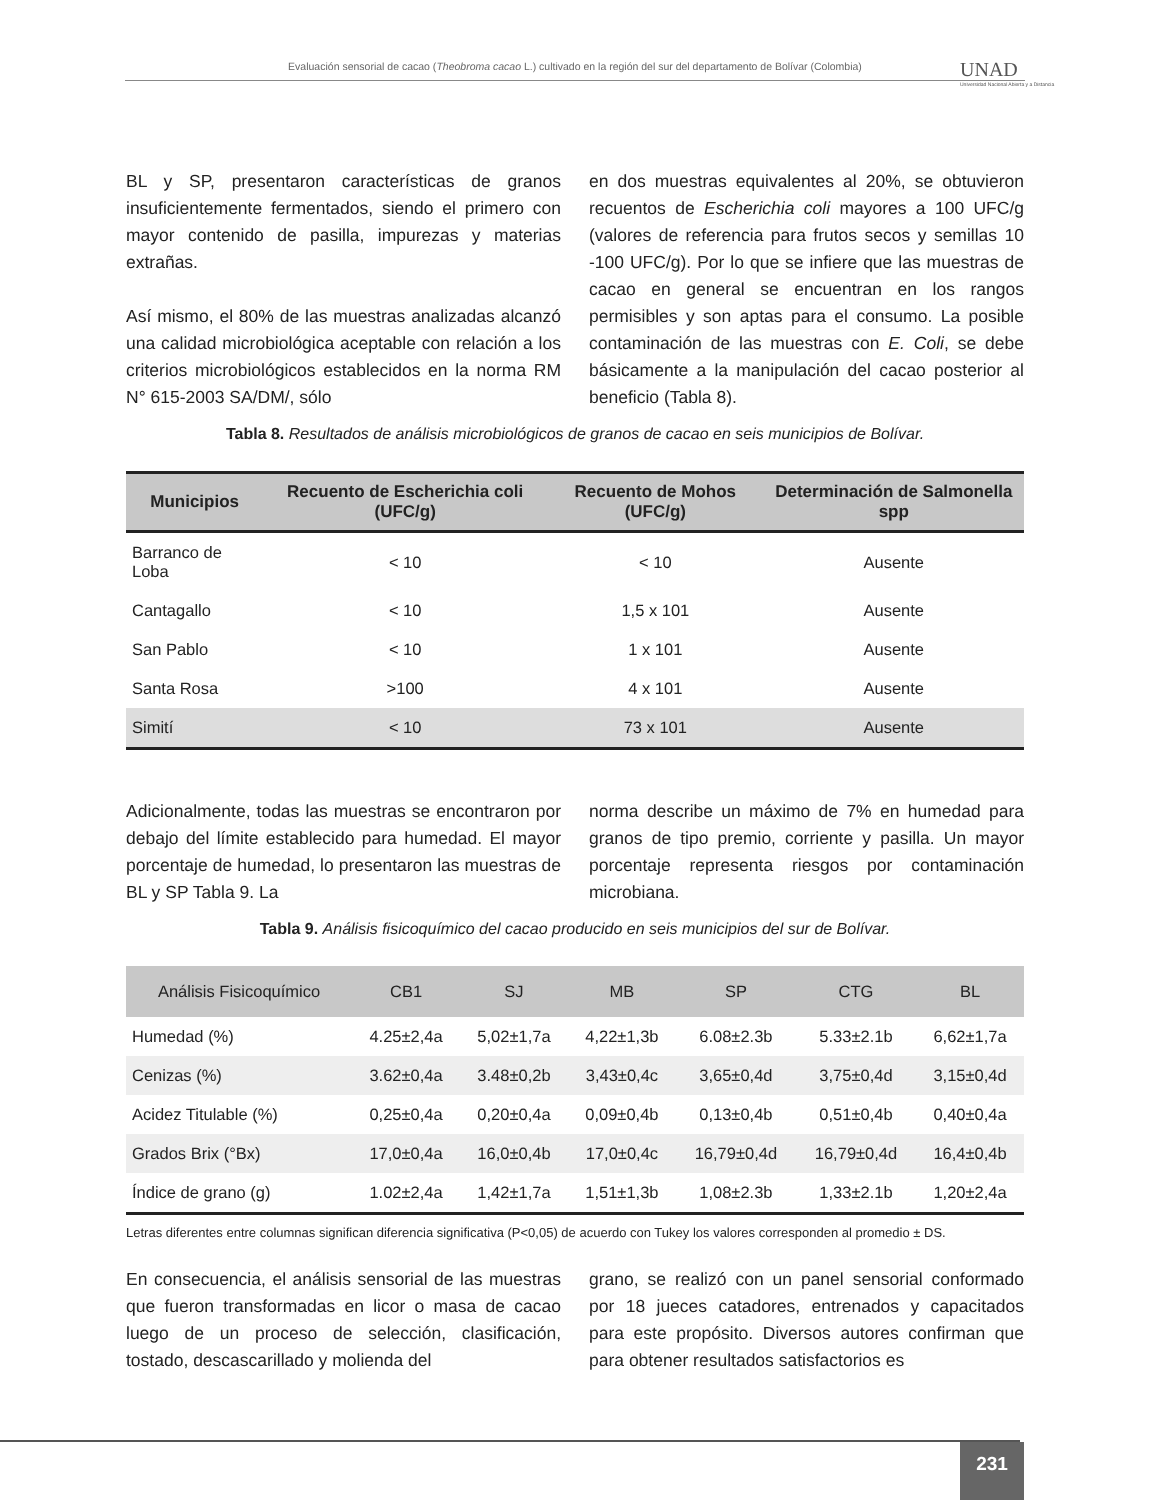Evaluación sensorial de cacao (Theobroma cacao L.) cultivado en la región del sur del departamento de Bolívar (Colombia)
UNAD
Universidad Nacional Abierta y a Distancia
BL y SP, presentaron características de granos insuficientemente fermentados, siendo el primero con mayor contenido de pasilla, impurezas y materias extrañas.
Así mismo, el 80% de las muestras analizadas alcanzó una calidad microbiológica aceptable con relación a los criterios microbiológicos establecidos en la norma RM N° 615-2003 SA/DM/, sólo
en dos muestras equivalentes al 20%, se obtuvieron recuentos de Escherichia coli mayores a 100 UFC/g (valores de referencia para frutos secos y semillas 10 -100 UFC/g). Por lo que se infiere que las muestras de cacao en general se encuentran en los rangos permisibles y son aptas para el consumo. La posible contaminación de las muestras con E. Coli, se debe básicamente a la manipulación del cacao posterior al beneficio (Tabla 8).
Tabla 8. Resultados de análisis microbiológicos de granos de cacao en seis municipios de Bolívar.
| Municipios | Recuento de Escherichia coli (UFC/g) | Recuento de Mohos (UFC/g) | Determinación de Salmonella spp |
| --- | --- | --- | --- |
| Barranco de Loba | < 10 | < 10 | Ausente |
| Cantagallo | < 10 | 1,5 x 101 | Ausente |
| San Pablo | < 10 | 1 x 101 | Ausente |
| Santa Rosa | >100 | 4 x 101 | Ausente |
| Simití | < 10 | 73 x 101 | Ausente |
Adicionalmente, todas las muestras se encontraron por debajo del límite establecido para humedad. El mayor porcentaje de humedad, lo presentaron las muestras de BL y SP Tabla 9. La
norma describe un máximo de 7% en humedad para granos de tipo premio, corriente y pasilla. Un mayor porcentaje representa riesgos por contaminación microbiana.
Tabla 9. Análisis fisicoquímico del cacao producido en seis municipios del sur de Bolívar.
| Análisis Fisicoquímico | CB1 | SJ | MB | SP | CTG | BL |
| --- | --- | --- | --- | --- | --- | --- |
| Humedad (%) | 4.25±2,4a | 5,02±1,7a | 4,22±1,3b | 6.08±2.3b | 5.33±2.1b | 6,62±1,7a |
| Cenizas (%) | 3.62±0,4a | 3.48±0,2b | 3,43±0,4c | 3,65±0,4d | 3,75±0,4d | 3,15±0,4d |
| Acidez Titulable (%) | 0,25±0,4a | 0,20±0,4a | 0,09±0,4b | 0,13±0,4b | 0,51±0,4b | 0,40±0,4a |
| Grados Brix (°Bx) | 17,0±0,4a | 16,0±0,4b | 17,0±0,4c | 16,79±0,4d | 16,79±0,4d | 16,4±0,4b |
| Índice de grano (g) | 1.02±2,4a | 1,42±1,7a | 1,51±1,3b | 1,08±2.3b | 1,33±2.1b | 1,20±2,4a |
Letras diferentes entre columnas significan diferencia significativa (P<0,05) de acuerdo con Tukey los valores corresponden al promedio ± DS.
En consecuencia, el análisis sensorial de las muestras que fueron transformadas en licor o masa de cacao luego de un proceso de selección, clasificación, tostado, descascarillado y molienda del
grano, se realizó con un panel sensorial conformado por 18 jueces catadores, entrenados y capacitados para este propósito. Diversos autores confirman que para obtener resultados satisfactorios es
231